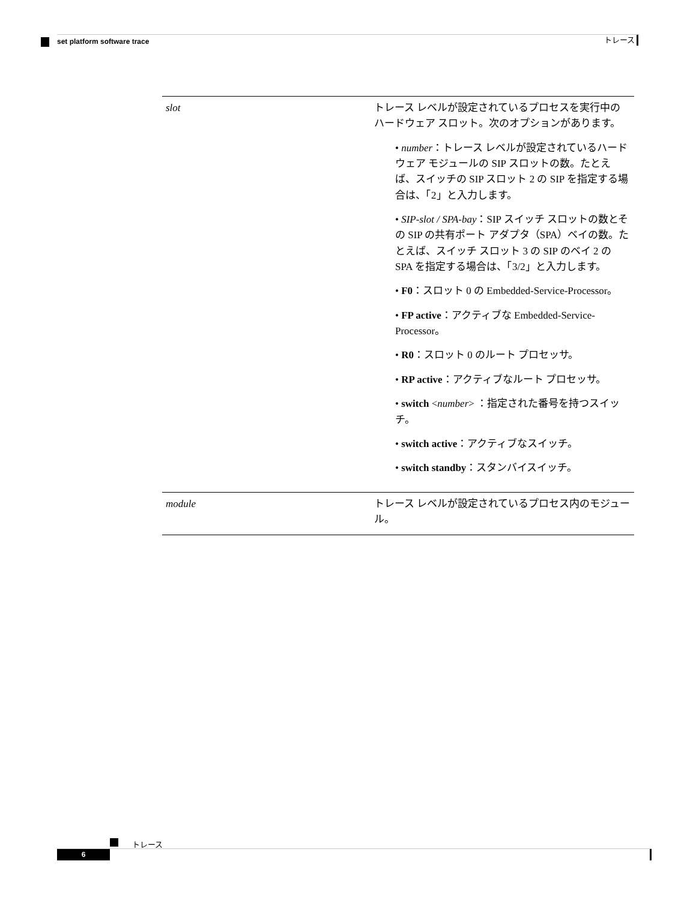トレース set platform software trace
| slot | トレース レベルが設定されているプロセスを実行中のハードウェア スロット。次のオプションがあります。 • number ：トレース レベルが設定されているハードウェア モジュールの SIP スロットの数。たとえば、スイッチの SIP スロット 2 の SIP を指定する場合は、「2」と入力します。 • SIP-slot / SPA-bay ：SIP スイッチ スロットの数とその SIP の共有ポート アダプタ（SPA）ベイの数。たとえば、スイッチ スロット 3 の SIP のベイ 2 の SPA を指定する場合は、「3/2」と入力します。 • F0 ：スロット 0 の Embedded-Service-Processor。 • FP active ：アクティブな Embedded-Service-Processor。 • R0 ：スロット 0 のルート プロセッサ。 • RP active ：アクティブなルート プロセッサ。 • switch < number > ：指定された番号を持つスイッチ。 • switch active ：アクティブなスイッチ。 • switch standby ：スタンバイスイッチ。 |
| module | トレース レベルが設定されているプロセス内のモジュール。 |
トレース
6